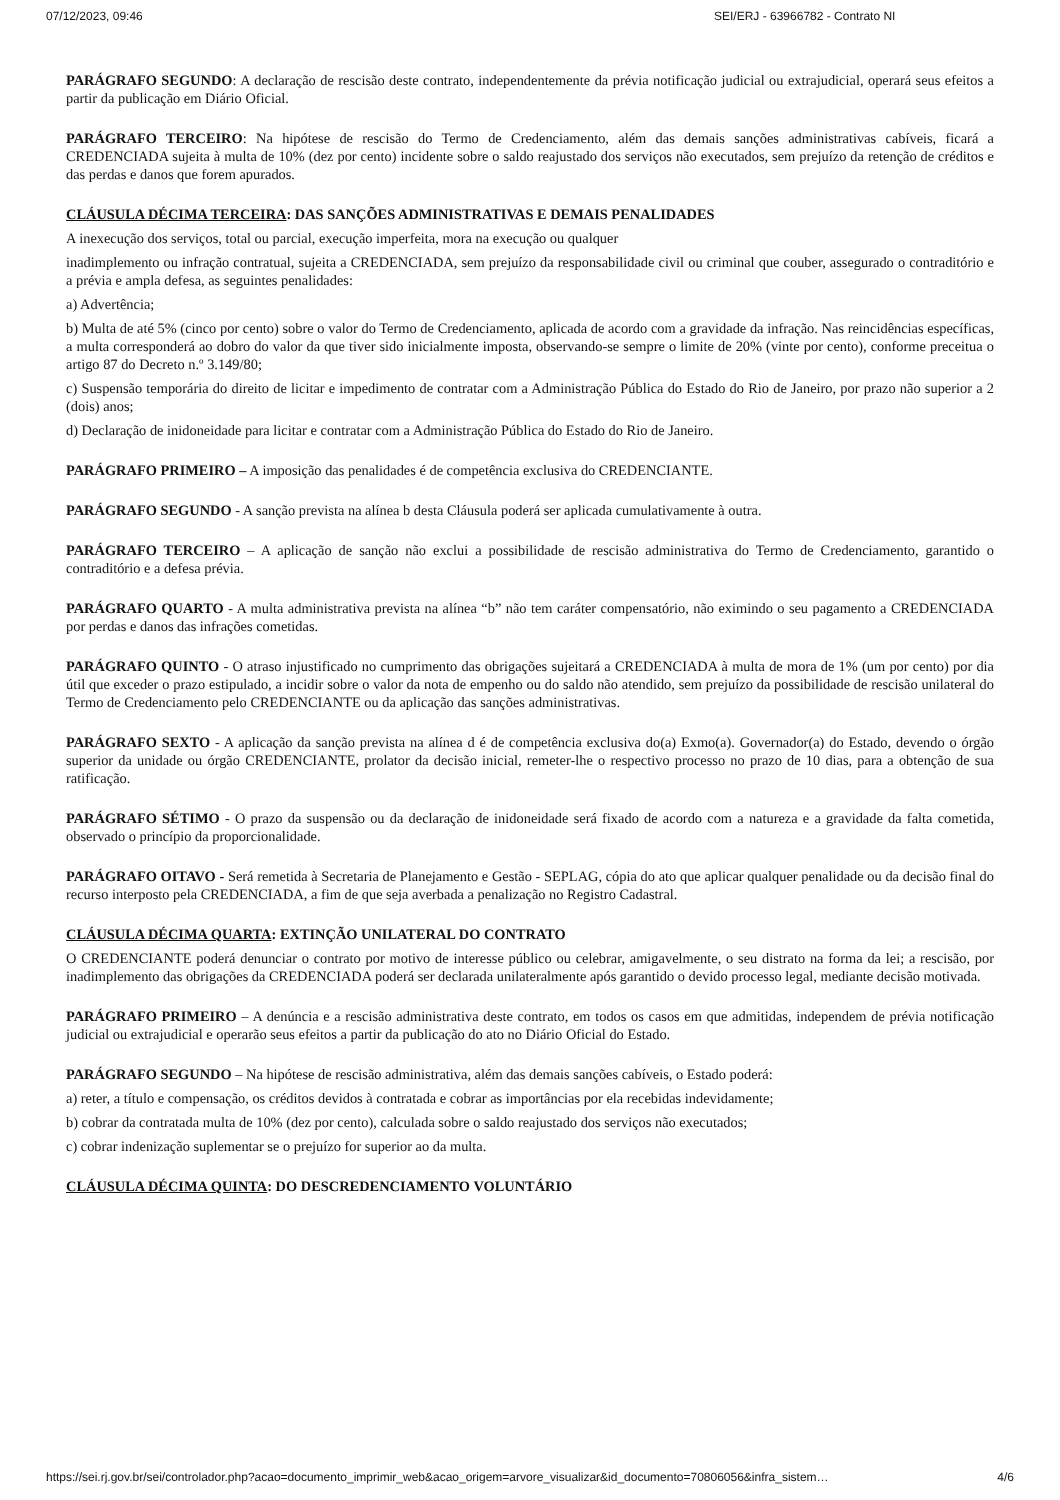07/12/2023, 09:46 SEI/ERJ - 63966782 - Contrato NI
PARÁGRAFO SEGUNDO: A declaração de rescisão deste contrato, independentemente da prévia notificação judicial ou extrajudicial, operará seus efeitos a partir da publicação em Diário Oficial.
PARÁGRAFO TERCEIRO: Na hipótese de rescisão do Termo de Credenciamento, além das demais sanções administrativas cabíveis, ficará a CREDENCIADA sujeita à multa de 10% (dez por cento) incidente sobre o saldo reajustado dos serviços não executados, sem prejuízo da retenção de créditos e das perdas e danos que forem apurados.
CLÁUSULA DÉCIMA TERCEIRA: DAS SANÇÕES ADMINISTRATIVAS E DEMAIS PENALIDADES
A inexecução dos serviços, total ou parcial, execução imperfeita, mora na execução ou qualquer
inadimplemento ou infração contratual, sujeita a CREDENCIADA, sem prejuízo da responsabilidade civil ou criminal que couber, assegurado o contraditório e a prévia e ampla defesa, as seguintes penalidades:
a) Advertência;
b) Multa de até 5% (cinco por cento) sobre o valor do Termo de Credenciamento, aplicada de acordo com a gravidade da infração. Nas reincidências específicas, a multa corresponderá ao dobro do valor da que tiver sido inicialmente imposta, observando-se sempre o limite de 20% (vinte por cento), conforme preceitua o artigo 87 do Decreto n.º 3.149/80;
c) Suspensão temporária do direito de licitar e impedimento de contratar com a Administração Pública do Estado do Rio de Janeiro, por prazo não superior a 2 (dois) anos;
d) Declaração de inidoneidade para licitar e contratar com a Administração Pública do Estado do Rio de Janeiro.
PARÁGRAFO PRIMEIRO – A imposição das penalidades é de competência exclusiva do CREDENCIANTE.
PARÁGRAFO SEGUNDO - A sanção prevista na alínea b desta Cláusula poderá ser aplicada cumulativamente à outra.
PARÁGRAFO TERCEIRO – A aplicação de sanção não exclui a possibilidade de rescisão administrativa do Termo de Credenciamento, garantido o contraditório e a defesa prévia.
PARÁGRAFO QUARTO - A multa administrativa prevista na alínea “b” não tem caráter compensatório, não eximindo o seu pagamento a CREDENCIADA por perdas e danos das infrações cometidas.
PARÁGRAFO QUINTO - O atraso injustificado no cumprimento das obrigações sujeitará a CREDENCIADA à multa de mora de 1% (um por cento) por dia útil que exceder o prazo estipulado, a incidir sobre o valor da nota de empenho ou do saldo não atendido, sem prejuízo da possibilidade de rescisão unilateral do Termo de Credenciamento pelo CREDENCIANTE ou da aplicação das sanções administrativas.
PARÁGRAFO SEXTO - A aplicação da sanção prevista na alínea d é de competência exclusiva do(a) Exmo(a). Governador(a) do Estado, devendo o órgão superior da unidade ou órgão CREDENCIANTE, prolator da decisão inicial, remeter-lhe o respectivo processo no prazo de 10 dias, para a obtenção de sua ratificação.
PARÁGRAFO SÉTIMO - O prazo da suspensão ou da declaração de inidoneidade será fixado de acordo com a natureza e a gravidade da falta cometida, observado o princípio da proporcionalidade.
PARÁGRAFO OITAVO - Será remetida à Secretaria de Planejamento e Gestão - SEPLAG, cópia do ato que aplicar qualquer penalidade ou da decisão final do recurso interposto pela CREDENCIADA, a fim de que seja averbada a penalização no Registro Cadastral.
CLÁUSULA DÉCIMA QUARTA: EXTINÇÃO UNILATERAL DO CONTRATO
O CREDENCIANTE poderá denunciar o contrato por motivo de interesse público ou celebrar, amigavelmente, o seu distrato na forma da lei; a rescisão, por inadimplemento das obrigações da CREDENCIADA poderá ser declarada unilateralmente após garantido o devido processo legal, mediante decisão motivada.
PARÁGRAFO PRIMEIRO – A denúncia e a rescisão administrativa deste contrato, em todos os casos em que admitidas, independem de prévia notificação judicial ou extrajudicial e operarão seus efeitos a partir da publicação do ato no Diário Oficial do Estado.
PARÁGRAFO SEGUNDO – Na hipótese de rescisão administrativa, além das demais sanções cabíveis, o Estado poderá:
a) reter, a título e compensação, os créditos devidos à contratada e cobrar as importâncias por ela recebidas indevidamente;
b) cobrar da contratada multa de 10% (dez por cento), calculada sobre o saldo reajustado dos serviços não executados;
c) cobrar indenização suplementar se o prejuízo for superior ao da multa.
CLÁUSULA DÉCIMA QUINTA: DO DESCREDENCIAMENTO VOLUNTÁRIO
https://sei.rj.gov.br/sei/controlador.php?acao=documento_imprimir_web&acao_origem=arvore_visualizar&id_documento=70806056&infra_sistem… 4/6